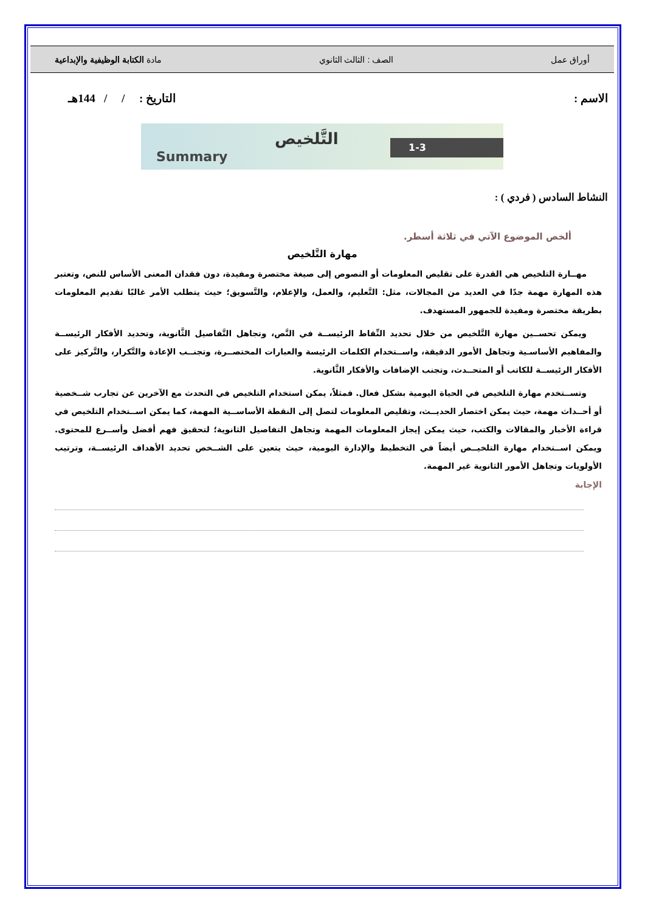أوراق عمل الصف : الثالث الثانوي مادة الكتابة الوظيفية والإبداعية
الاسم : التاريخ : / / 144هـ
Summary
التَّلخيص 1-3
النشاط السادس ( فردي ) :
ألخص الموضوع الآتي في ثلاثة أسطر.
مهارة التَّلخيص
مهــارة التلخيص هي القدرة على تقليص المعلومات أو النصوص إلى صيغة مختصرة ومفيدة، دون فقدان المعنى الأساس للنص، وتعتبر هذه المهارة مهمة جدًا في العديد من المجالات، مثل: التَّعليم، والعمل، والإعلام، والتَّسويق؛ حيث يتطلب الأمر غالبًا تقديم المعلومات بطريقة مختصرة ومفيدة للجمهور المستهدف.
ويمكن تحســين مهارة التَّلخيص من خلال تحديد النِّقاط الرئيســة في النَّص، وتجاهل التَّفاصيل الثَّانوية، وتحديد الأفكار الرئيســة والمفاهيم الأساسـية وتجاهل الأمور الدقيقة، واســتخدام الكلمات الرئيسة والعبارات المختصــرة، وتجنــب الإعادة والتَّكرار، والتَّركيز على الأفكار الرئيســة للكاتب أو المتحــدث، وتجنب الإضافات والأفكار الثَّانوية.
وتســتخدم مهارة التلخيص في الحياة اليومية بشكل فعال. فمثلاً، يمكن استخدام التلخيص في التحدث مع الآخرين عن تجارب شــخصية أو أحــداث مهمة، حيث يمكن اختصار الحديــث، وتقليص المعلومات لتصل إلى النقطة الأساســية المهمة، كما يمكن اســتخدام التلخيص في قراءة الأخبار والمقالات والكتب، حيث يمكن إيجاز المعلومات المهمة وتجاهل التفاصيل الثانوية؛ لتحقيق فهم أفضل وأســرع للمحتوى. ويمكن اســتخدام مهارة التلخيــص أيضاً في التخطيط والإدارة اليومية، حيث يتعين على الشــخص تحديد الأهداف الرئيســة، وترتيب الأولويات وتجاهل الأمور الثانوية غير المهمة.
الإجابة